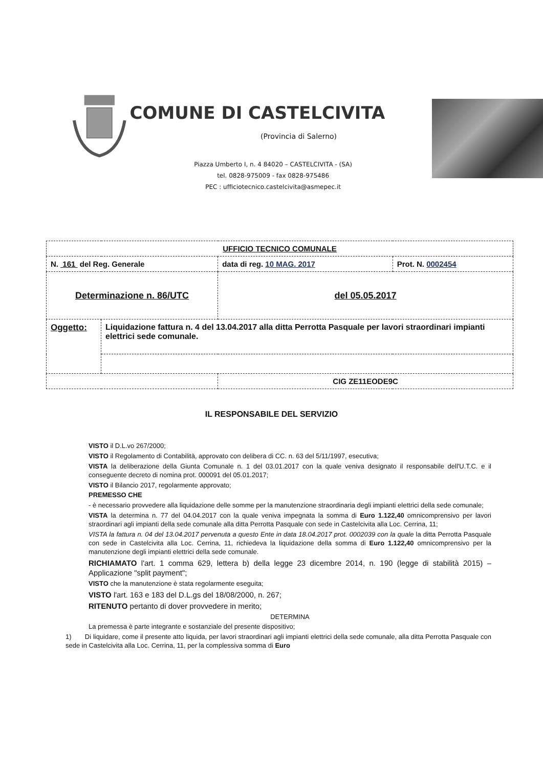COMUNE DI CASTELCIVITA
(Provincia di Salerno)
Piazza Umberto I, n. 4 84020 – CASTELCIVITA - (SA)
tel. 0828-975009 - fax 0828-975486
PEC : ufficiotecnico.castelcivita@asmepec.it
| UFFICIO TECNICO COMUNALE | | | |
| N. 161 del Reg. Generale | | data di reg. 10 MAG. 2017 | Prot. N. 0002454 |
| Determinazione n. 86/UTC | | del 05.05.2017 | |
| Oggetto: | Liquidazione fattura n. 4 del 13.04.2017 alla ditta Perrotta Pasquale per lavori straordinari impianti elettrici sede comunale. | | |
| | | CIG ZE11EODE9C | |
IL RESPONSABILE DEL SERVIZIO
VISTO il D.L.vo 267/2000;
VISTO il Regolamento di Contabilità, approvato con delibera di CC. n. 63 del 5/11/1997, esecutiva;
VISTA la deliberazione della Giunta Comunale n. 1 del 03.01.2017 con la quale veniva designato il responsabile dell'U.T.C. e il conseguente decreto di nomina prot. 000091 del 05.01.2017;
VISTO il Bilancio 2017, regolarmente approvato;
PREMESSO CHE
- è necessario provvedere alla liquidazione delle somme per la manutenzione straordinaria degli impianti elettrici della sede comunale;
VISTA la determina n. 77 del 04.04.2017 con la quale veniva impegnata la somma di Euro 1.122,40 omnicomprensivo per lavori straordinari agli impianti della sede comunale alla ditta Perrotta Pasquale con sede in Castelcivita alla Loc. Cerrina, 11;
VISTA la fattura n. 04 del 13.04.2017 pervenuta a questo Ente in data 18.04.2017 prot. 0002039 con la quale la ditta Perrotta Pasquale con sede in Castelcivita alla Loc. Cerrina, 11, richiedeva la liquidazione della somma di Euro 1.122,40 omnicomprensivo per la manutenzione degli impianti elettrici della sede comunale.
RICHIAMATO l'art. 1 comma 629, lettera b) della legge 23 dicembre 2014, n. 190 (legge di stabilità 2015) – Applicazione "split payment";
VISTO che la manutenzione è stata regolarmente eseguita;
VISTO l'art. 163 e 183 del D.L.gs del 18/08/2000, n. 267;
RITENUTO pertanto di dover provvedere in merito;
DETERMINA
La premessa è parte integrante e sostanziale del presente dispositivo;
1) Di liquidare, come il presente atto liquida, per lavori straordinari agli impianti elettrici della sede comunale, alla ditta Perrotta Pasquale con sede in Castelcivita alla Loc. Cerrina, 11, per la complessiva somma di Euro